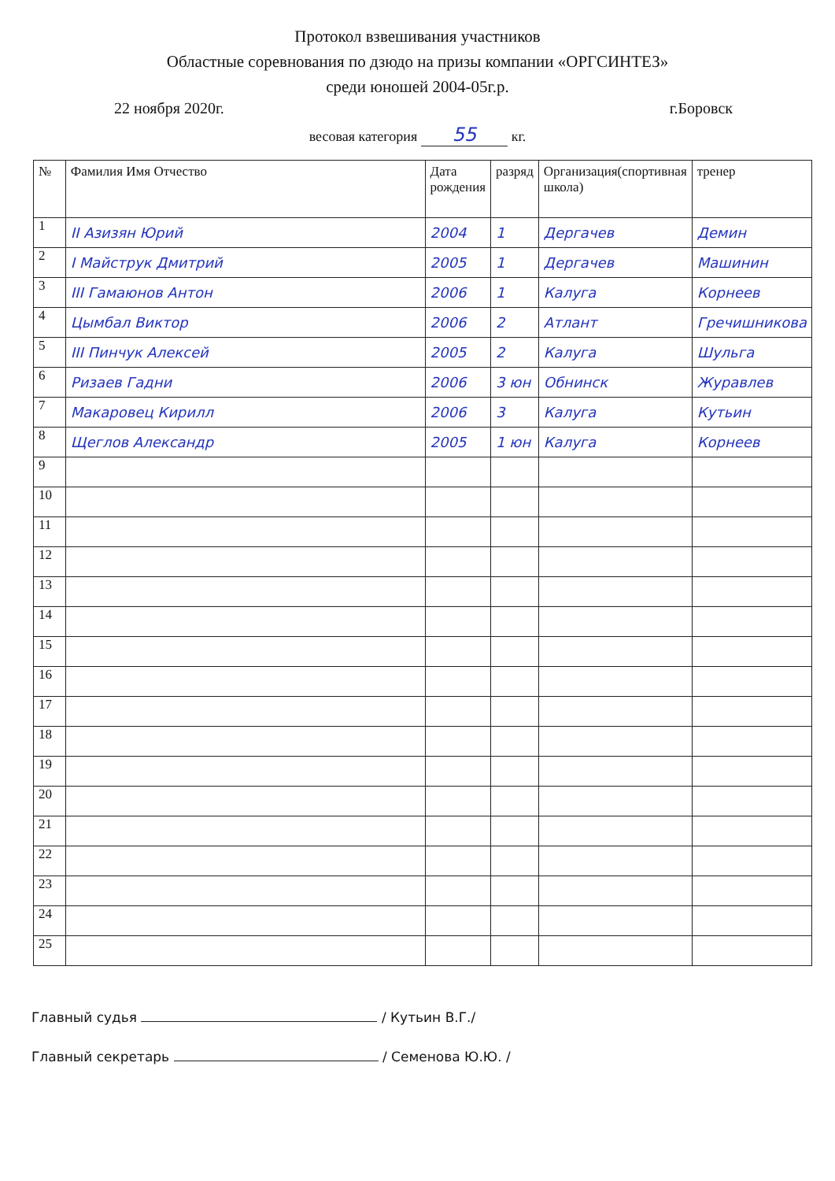Протокол взвешивания участников
Областные соревнования по дзюдо на призы компании «ОРГСИНТЕЗ»
среди юношей 2004-05г.р.
22 ноября 2020г. г.Боровск
весовая категория 55 кг.
| № | Фамилия Имя Отчество | Дата рождения | разряд | Организация(спортивная школа) | тренер |
| --- | --- | --- | --- | --- | --- |
| 1 | II Азизян Юрий | 2004 | 1 | Дергачев | Демин |
| 2 | I Майструк Дмитрий | 2005 | 1 | Дергачев | Машинин |
| 3 | III Гамаюнов Антон | 2006 | 1 | Калуга | Корнеев |
| 4 | Цымбал Виктор | 2006 | 2 | Атлант | Гречишникова |
| 5 | III Пинчук Алексей | 2005 | 2 | Калуга | Шульга |
| 6 | Ризаев Гадни | 2006 | 3 юн | Обнинск | Журавлев |
| 7 | Макаровец Кирилл | 2006 | 3 | Калуга | Кутьин |
| 8 | Щеглов Александр | 2005 | 1 юн | Калуга | Корнеев |
| 9 | | | | | |
| 10 | | | | | |
| 11 | | | | | |
| 12 | | | | | |
| 13 | | | | | |
| 14 | | | | | |
| 15 | | | | | |
| 16 | | | | | |
| 17 | | | | | |
| 18 | | | | | |
| 19 | | | | | |
| 20 | | | | | |
| 21 | | | | | |
| 22 | | | | | |
| 23 | | | | | |
| 24 | | | | | |
| 25 | | | | | |
Главный судья / Кутьин В.Г./
Главный секретарь / Семенова Ю.Ю. /